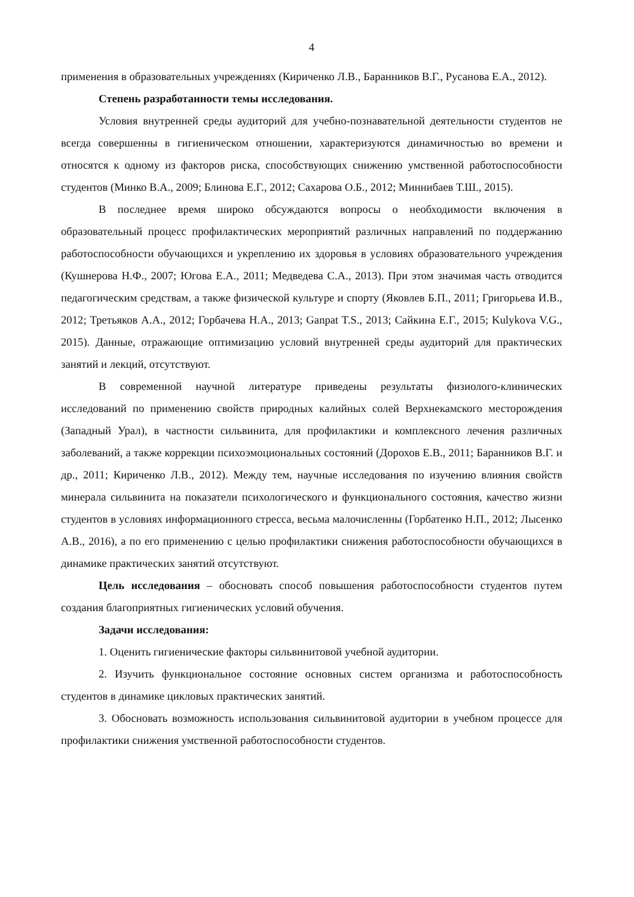4
применения в образовательных учреждениях (Кириченко Л.В., Баранников В.Г., Русанова Е.А., 2012).
Степень разработанности темы исследования.
Условия внутренней среды аудиторий для учебно-познавательной деятельности студентов не всегда совершенны в гигиеническом отношении, характеризуются динамичностью во времени и относятся к одному из факторов риска, способствующих снижению умственной работоспособности студентов (Минко В.А., 2009; Блинова Е.Г., 2012; Сахарова О.Б., 2012; Миннибаев Т.Ш., 2015).
В последнее время широко обсуждаются вопросы о необходимости включения в образовательный процесс профилактических мероприятий различных направлений по поддержанию работоспособности обучающихся и укреплению их здоровья в условиях образовательного учреждения (Кушнерова Н.Ф., 2007; Югова Е.А., 2011; Медведева С.А., 2013). При этом значимая часть отводится педагогическим средствам, а также физической культуре и спорту (Яковлев Б.П., 2011; Григорьева И.В., 2012; Третьяков А.А., 2012; Горбачева Н.А., 2013; Ganpat T.S., 2013; Сайкина Е.Г., 2015; Kulykova V.G., 2015). Данные, отражающие оптимизацию условий внутренней среды аудиторий для практических занятий и лекций, отсутствуют.
В современной научной литературе приведены результаты физиолого-клинических исследований по применению свойств природных калийных солей Верхнекамского месторождения (Западный Урал), в частности сильвинита, для профилактики и комплексного лечения различных заболеваний, а также коррекции психоэмоциональных состояний (Дорохов Е.В., 2011; Баранников В.Г. и др., 2011; Кириченко Л.В., 2012). Между тем, научные исследования по изучению влияния свойств минерала сильвинита на показатели психологического и функционального состояния, качество жизни студентов в условиях информационного стресса, весьма малочисленны (Горбатенко Н.П., 2012; Лысенко А.В., 2016), а по его применению с целью профилактики снижения работоспособности обучающихся в динамике практических занятий отсутствуют.
Цель исследования – обосновать способ повышения работоспособности студентов путем создания благоприятных гигиенических условий обучения.
Задачи исследования:
1. Оценить гигиенические факторы сильвинитовой учебной аудитории.
2. Изучить функциональное состояние основных систем организма и работоспособность студентов в динамике цикловых практических занятий.
3. Обосновать возможность использования сильвинитовой аудитории в учебном процессе для профилактики снижения умственной работоспособности студентов.